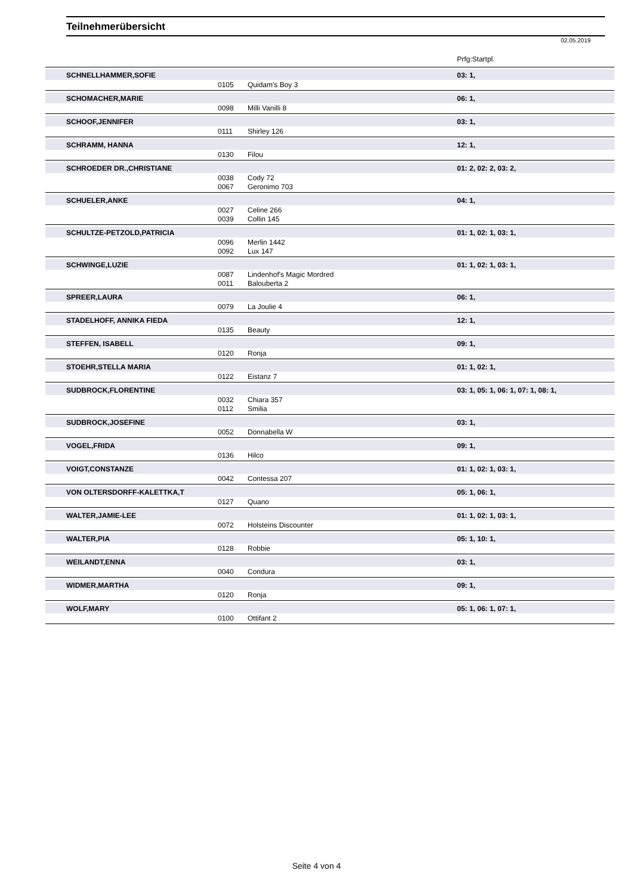Teilnehmerübersicht
02.05.2019
Prfg:Startpl.
| SCHNELLHAMMER,SOFIE | | | 03: 1, |
| | 0105 | Quidam's Boy 3 | |
| SCHOMACHER,MARIE | | | 06: 1, |
| | 0098 | Milli Vanilli 8 | |
| SCHOOF,JENNIFER | | | 03: 1, |
| | 0111 | Shirley 126 | |
| SCHRAMM, HANNA | | | 12: 1, |
| | 0130 | Filou | |
| SCHROEDER DR.,CHRISTIANE | | | 01: 2, 02: 2, 03: 2, |
| | 0038 | Cody 72 | |
| | 0067 | Geronimo 703 | |
| SCHUELER,ANKE | | | 04: 1, |
| | 0027 | Celine 266 | |
| | 0039 | Collin 145 | |
| SCHULTZE-PETZOLD,PATRICIA | | | 01: 1, 02: 1, 03: 1, |
| | 0096 | Merlin 1442 | |
| | 0092 | Lux 147 | |
| SCHWINGE,LUZIE | | | 01: 1, 02: 1, 03: 1, |
| | 0087 | Lindenhof's Magic Mordred | |
| | 0011 | Balouberta 2 | |
| SPREER,LAURA | | | 06: 1, |
| | 0079 | La Joulie 4 | |
| STADELHOFF, ANNIKA FIEDA | | | 12: 1, |
| | 0135 | Beauty | |
| STEFFEN, ISABELL | | | 09: 1, |
| | 0120 | Ronja | |
| STOEHR,STELLA MARIA | | | 01: 1, 02: 1, |
| | 0122 | Eistanz 7 | |
| SUDBROCK,FLORENTINE | | | 03: 1, 05: 1, 06: 1, 07: 1, 08: 1, |
| | 0032 | Chiara 357 | |
| | 0112 | Smilia | |
| SUDBROCK,JOSEFINE | | | 03: 1, |
| | 0052 | Donnabella W | |
| VOGEL,FRIDA | | | 09: 1, |
| | 0136 | Hilco | |
| VOIGT,CONSTANZE | | | 01: 1, 02: 1, 03: 1, |
| | 0042 | Contessa 207 | |
| VON OLTERSDORFF-KALETTKA,T | | | 05: 1, 06: 1, |
| | 0127 | Quano | |
| WALTER,JAMIE-LEE | | | 01: 1, 02: 1, 03: 1, |
| | 0072 | Holsteins Discounter | |
| WALTER,PIA | | | 05: 1, 10: 1, |
| | 0128 | Robbie | |
| WEILANDT,ENNA | | | 03: 1, |
| | 0040 | Condura | |
| WIDMER,MARTHA | | | 09: 1, |
| | 0120 | Ronja | |
| WOLF,MARY | | | 05: 1, 06: 1, 07: 1, |
| | 0100 | Ottifant 2 | |
Seite 4 von 4